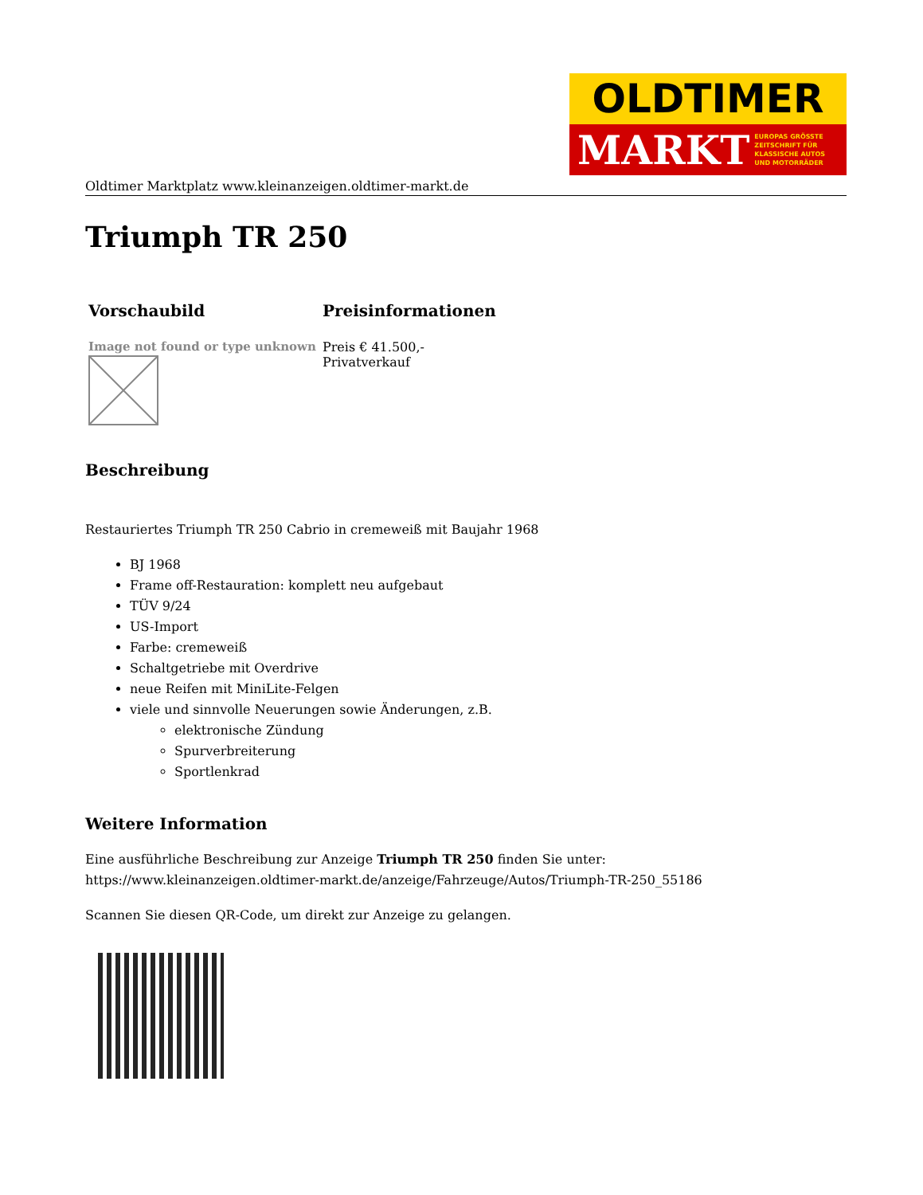OLDTIMER
MARKT EUROPAS GRÖSSTE
ZEITSCHRIFT FÜR
KLASSISCHE AUTOS
UND MOTORRÄDER
Oldtimer Marktplatz www.kleinanzeigen.oldtimer-markt.de
Triumph TR 250
| Vorschaubild | Preisinformationen |
| --- | --- |
| Image not found or type unknown | Preis € 41.500,- Privatverkauf |
Beschreibung
Restauriertes Triumph TR 250 Cabrio in cremeweiß mit Baujahr 1968
BJ 1968
Frame off-Restauration: komplett neu aufgebaut
TÜV 9/24
US-Import
Farbe: cremeweiß
Schaltgetriebe mit Overdrive
neue Reifen mit MiniLite-Felgen
viele und sinnvolle Neuerungen sowie Änderungen, z.B.
elektronische Zündung
Spurverbreiterung
Sportlenkrad
Weitere Information
Eine ausführliche Beschreibung zur Anzeige Triumph TR 250 finden Sie unter:
https://www.kleinanzeigen.oldtimer-markt.de/anzeige/Fahrzeuge/Autos/Triumph-TR-250_55186
Scannen Sie diesen QR-Code, um direkt zur Anzeige zu gelangen.